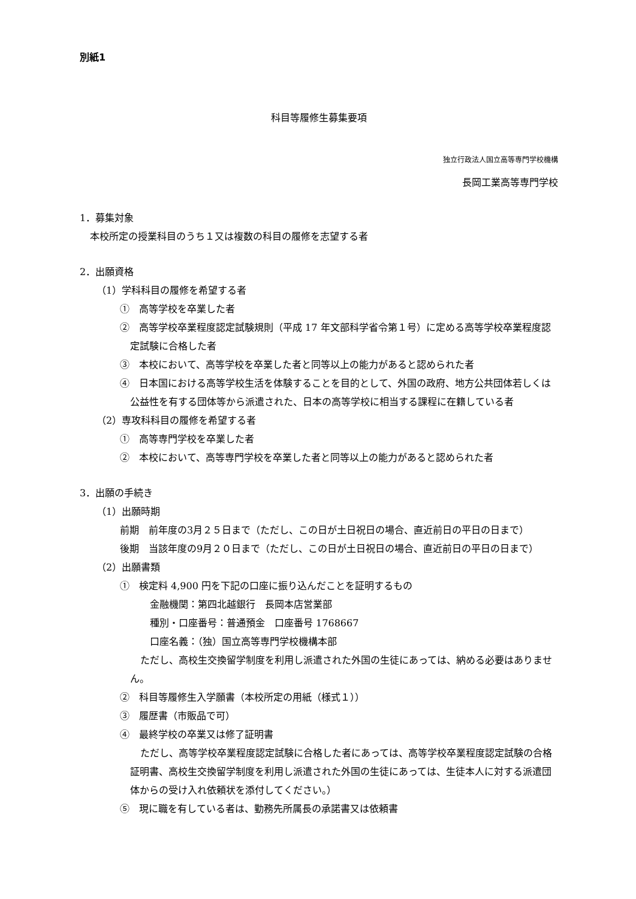別紙1
科目等履修生募集要項
独立行政法人国立高等専門学校機構
長岡工業高等専門学校
1．募集対象
本校所定の授業科目のうち１又は複数の科目の履修を志望する者
2．出願資格
（1）学科科目の履修を希望する者
①　高等学校を卒業した者
②　高等学校卒業程度認定試験規則（平成 17 年文部科学省令第１号）に定める高等学校卒業程度認定試験に合格した者
③　本校において、高等学校を卒業した者と同等以上の能力があると認められた者
④　日本国における高等学校生活を体験することを目的として、外国の政府、地方公共団体若しくは公益性を有する団体等から派遣された、日本の高等学校に相当する課程に在籍している者
（2）専攻科科目の履修を希望する者
①　高等専門学校を卒業した者
②　本校において、高等専門学校を卒業した者と同等以上の能力があると認められた者
3．出願の手続き
（1）出願時期
前期　前年度の3月２５日まで（ただし、この日が土日祝日の場合、直近前日の平日の日まで）
後期　当該年度の9月２０日まで（ただし、この日が土日祝日の場合、直近前日の平日の日まで）
（2）出願書類
①　検定料 4,900 円を下記の口座に振り込んだことを証明するもの
金融機関：第四北越銀行　長岡本店営業部
種別・口座番号：普通預金　口座番号 1768667
口座名義：（独）国立高等専門学校機構本部
ただし、高校生交換留学制度を利用し派遣された外国の生徒にあっては、納める必要はありません。
②　科目等履修生入学願書（本校所定の用紙（様式１））
③　履歴書（市販品で可）
④　最終学校の卒業又は修了証明書
ただし、高等学校卒業程度認定試験に合格した者にあっては、高等学校卒業程度認定試験の合格証明書、高校生交換留学制度を利用し派遣された外国の生徒にあっては、生徒本人に対する派遣団体からの受け入れ依頼状を添付してください。）
⑤　現に職を有している者は、勤務先所属長の承諾書又は依頼書